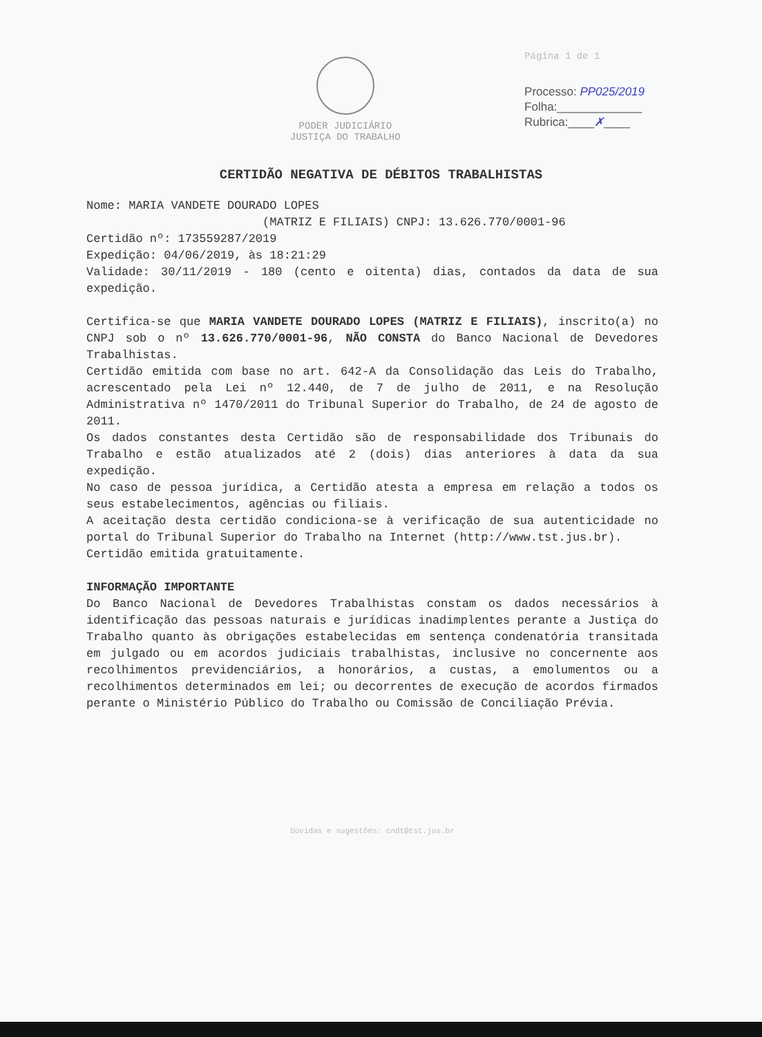PODER JUDICIÁRIO
JUSTIÇA DO TRABALHO
Página 1 de 1
Processo: PP025/2019
Folha:_____________
Rubrica:____✗____
CERTIDÃO NEGATIVA DE DÉBITOS TRABALHISTAS
Nome: MARIA VANDETE DOURADO LOPES
(MATRIZ E FILIAIS) CNPJ: 13.626.770/0001-96
Certidão nº: 173559287/2019
Expedição: 04/06/2019, às 18:21:29
Validade: 30/11/2019 - 180 (cento e oitenta) dias, contados da data de sua expedição.
Certifica-se que MARIA VANDETE DOURADO LOPES (MATRIZ E FILIAIS), inscrito(a) no CNPJ sob o nº 13.626.770/0001-96, NÃO CONSTA do Banco Nacional de Devedores Trabalhistas.
Certidão emitida com base no art. 642-A da Consolidação das Leis do Trabalho, acrescentado pela Lei nº 12.440, de 7 de julho de 2011, e na Resolução Administrativa nº 1470/2011 do Tribunal Superior do Trabalho, de 24 de agosto de 2011.
Os dados constantes desta Certidão são de responsabilidade dos Tribunais do Trabalho e estão atualizados até 2 (dois) dias anteriores à data da sua expedição.
No caso de pessoa jurídica, a Certidão atesta a empresa em relação a todos os seus estabelecimentos, agências ou filiais.
A aceitação desta certidão condiciona-se à verificação de sua autenticidade no portal do Tribunal Superior do Trabalho na Internet (http://www.tst.jus.br).
Certidão emitida gratuitamente.
INFORMAÇÃO IMPORTANTE
Do Banco Nacional de Devedores Trabalhistas constam os dados necessários à identificação das pessoas naturais e jurídicas inadimplentes perante a Justiça do Trabalho quanto às obrigações estabelecidas em sentença condenatória transitada em julgado ou em acordos judiciais trabalhistas, inclusive no concernente aos recolhimentos previdenciários, a honorários, a custas, a emolumentos ou a recolhimentos determinados em lei; ou decorrentes de execução de acordos firmados perante o Ministério Público do Trabalho ou Comissão de Conciliação Prévia.
Dúvidas e sugestões: cndt@tst.jus.br